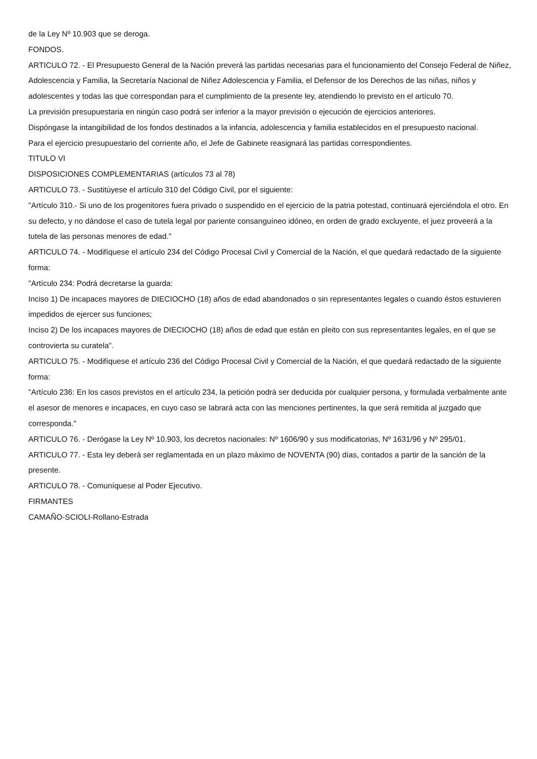de la Ley Nº 10.903 que se deroga.
FONDOS.
ARTICULO 72. - El Presupuesto General de la Nación preverá las partidas necesarias para el funcionamiento del Consejo Federal de Niñez, Adolescencia y Familia, la Secretaría Nacional de Niñez Adolescencia y Familia, el Defensor de los Derechos de las niñas, niños y adolescentes y todas las que correspondan para el cumplimiento de la presente ley, atendiendo lo previsto en el artículo 70.
La previsión presupuestaria en ningún caso podrá ser inferior a la mayor previsión o ejecución de ejercicios anteriores.
Dispóngase la intangibilidad de los fondos destinados a la infancia, adolescencia y familia establecidos en el presupuesto nacional.
Para el ejercicio presupuestario del corriente año, el Jefe de Gabinete reasignará las partidas correspondientes.
TITULO VI
DISPOSICIONES COMPLEMENTARIAS (artículos 73 al 78)
ARTICULO 73. - Sustitúyese el artículo 310 del Código Civil, por el siguiente:
"Artículo 310.- Si uno de los progenitores fuera privado o suspendido en el ejercicio de la patria potestad, continuará ejerciéndola el otro. En su defecto, y no dándose el caso de tutela legal por pariente consanguíneo idóneo, en orden de grado excluyente, el juez proveerá a la tutela de las personas menores de edad."
ARTICULO 74. - Modifíquese el artículo 234 del Código Procesal Civil y Comercial de la Nación, el que quedará redactado de la siguiente forma:
"Artículo 234: Podrá decretarse la guarda:
Inciso 1) De incapaces mayores de DIECIOCHO (18) años de edad abandonados o sin representantes legales o cuando éstos estuvieren impedidos de ejercer sus funciones;
Inciso 2) De los incapaces mayores de DIECIOCHO (18) años de edad que están en pleito con sus representantes legales, en el que se controvierta su curatela".
ARTICULO 75. - Modifíquese el artículo 236 del Código Procesal Civil y Comercial de la Nación, el que quedará redactado de la siguiente forma:
"Artículo 236: En los casos previstos en el artículo 234, la petición podrá ser deducida por cualquier persona, y formulada verbalmente ante el asesor de menores e incapaces, en cuyo caso se labrará acta con las menciones pertinentes, la que será remitida al juzgado que corresponda."
ARTICULO 76. - Derógase la Ley Nº 10.903, los decretos nacionales: Nº 1606/90 y sus modificatorias, Nº 1631/96 y Nº 295/01.
ARTICULO 77. - Esta ley deberá ser reglamentada en un plazo máximo de NOVENTA (90) días, contados a partir de la sanción de la presente.
ARTICULO 78. - Comuníquese al Poder Ejecutivo.
FIRMANTES
CAMAÑO-SCIOLI-Rollano-Estrada